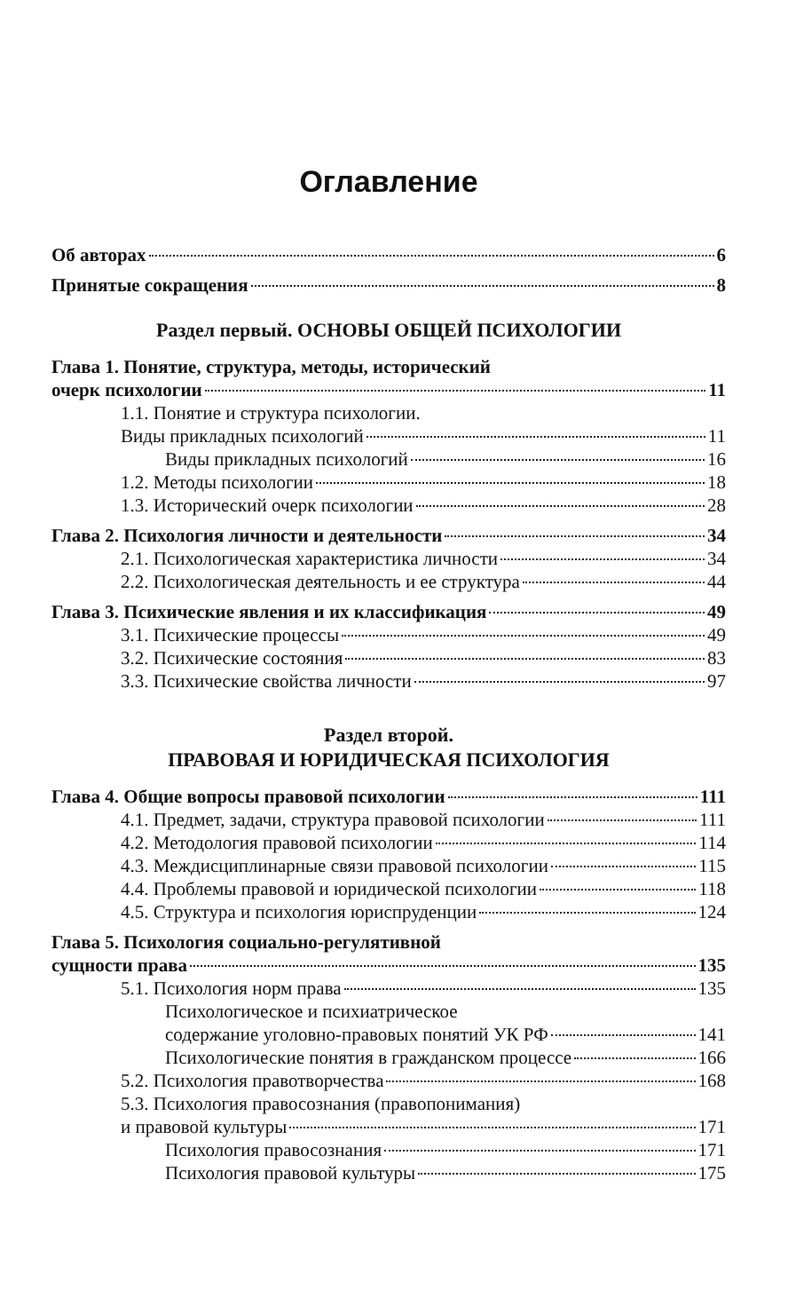Оглавление
Об авторах 6
Принятые сокращения 8
Раздел первый. ОСНОВЫ ОБЩЕЙ ПСИХОЛОГИИ
Глава 1. Понятие, структура, методы, исторический
очерк психологии 11
1.1. Понятие и структура психологии.
Виды прикладных психологий 11
Виды прикладных психологий 16
1.2. Методы психологии 18
1.3. Исторический очерк психологии 28
Глава 2. Психология личности и деятельности 34
2.1. Психологическая характеристика личности 34
2.2. Психологическая деятельность и ее структура 44
Глава 3. Психические явления и их классификация 49
3.1. Психические процессы 49
3.2. Психические состояния 83
3.3. Психические свойства личности 97
Раздел второй.
ПРАВОВАЯ И ЮРИДИЧЕСКАЯ ПСИХОЛОГИЯ
Глава 4. Общие вопросы правовой психологии 111
4.1. Предмет, задачи, структура правовой психологии 111
4.2. Методология правовой психологии 114
4.3. Междисциплинарные связи правовой психологии 115
4.4. Проблемы правовой и юридической психологии 118
4.5. Структура и психология юриспруденции 124
Глава 5. Психология социально-регулятивной
сущности права 135
5.1. Психология норм права 135
Психологическое и психиатрическое
содержание уголовно-правовых понятий УК РФ 141
Психологические понятия в гражданском процессе 166
5.2. Психология правотворчества 168
5.3. Психология правосознания (правопонимания)
и правовой культуры 171
Психология правосознания 171
Психология правовой культуры 175